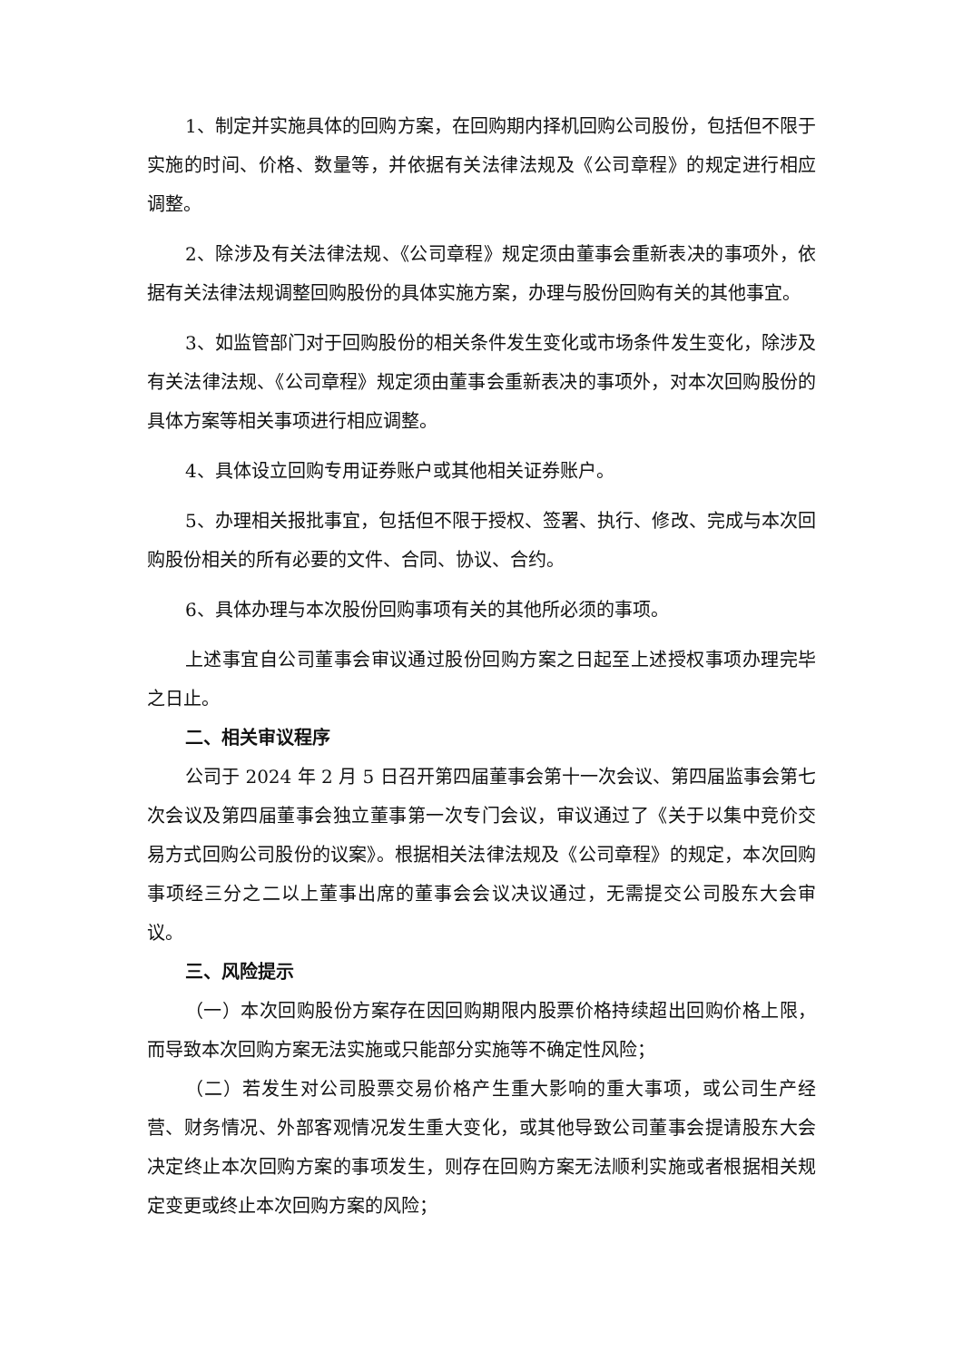1、制定并实施具体的回购方案，在回购期内择机回购公司股份，包括但不限于实施的时间、价格、数量等，并依据有关法律法规及《公司章程》的规定进行相应调整。
2、除涉及有关法律法规、《公司章程》规定须由董事会重新表决的事项外，依据有关法律法规调整回购股份的具体实施方案，办理与股份回购有关的其他事宜。
3、如监管部门对于回购股份的相关条件发生变化或市场条件发生变化，除涉及有关法律法规、《公司章程》规定须由董事会重新表决的事项外，对本次回购股份的具体方案等相关事项进行相应调整。
4、具体设立回购专用证券账户或其他相关证券账户。
5、办理相关报批事宜，包括但不限于授权、签署、执行、修改、完成与本次回购股份相关的所有必要的文件、合同、协议、合约。
6、具体办理与本次股份回购事项有关的其他所必须的事项。
上述事宜自公司董事会审议通过股份回购方案之日起至上述授权事项办理完毕之日止。
二、相关审议程序
公司于 2024 年 2 月 5 日召开第四届董事会第十一次会议、第四届监事会第七次会议及第四届董事会独立董事第一次专门会议，审议通过了《关于以集中竞价交易方式回购公司股份的议案》。根据相关法律法规及《公司章程》的规定，本次回购事项经三分之二以上董事出席的董事会会议决议通过，无需提交公司股东大会审议。
三、风险提示
（一）本次回购股份方案存在因回购期限内股票价格持续超出回购价格上限，而导致本次回购方案无法实施或只能部分实施等不确定性风险；
（二）若发生对公司股票交易价格产生重大影响的重大事项，或公司生产经营、财务情况、外部客观情况发生重大变化，或其他导致公司董事会提请股东大会决定终止本次回购方案的事项发生，则存在回购方案无法顺利实施或者根据相关规定变更或终止本次回购方案的风险；